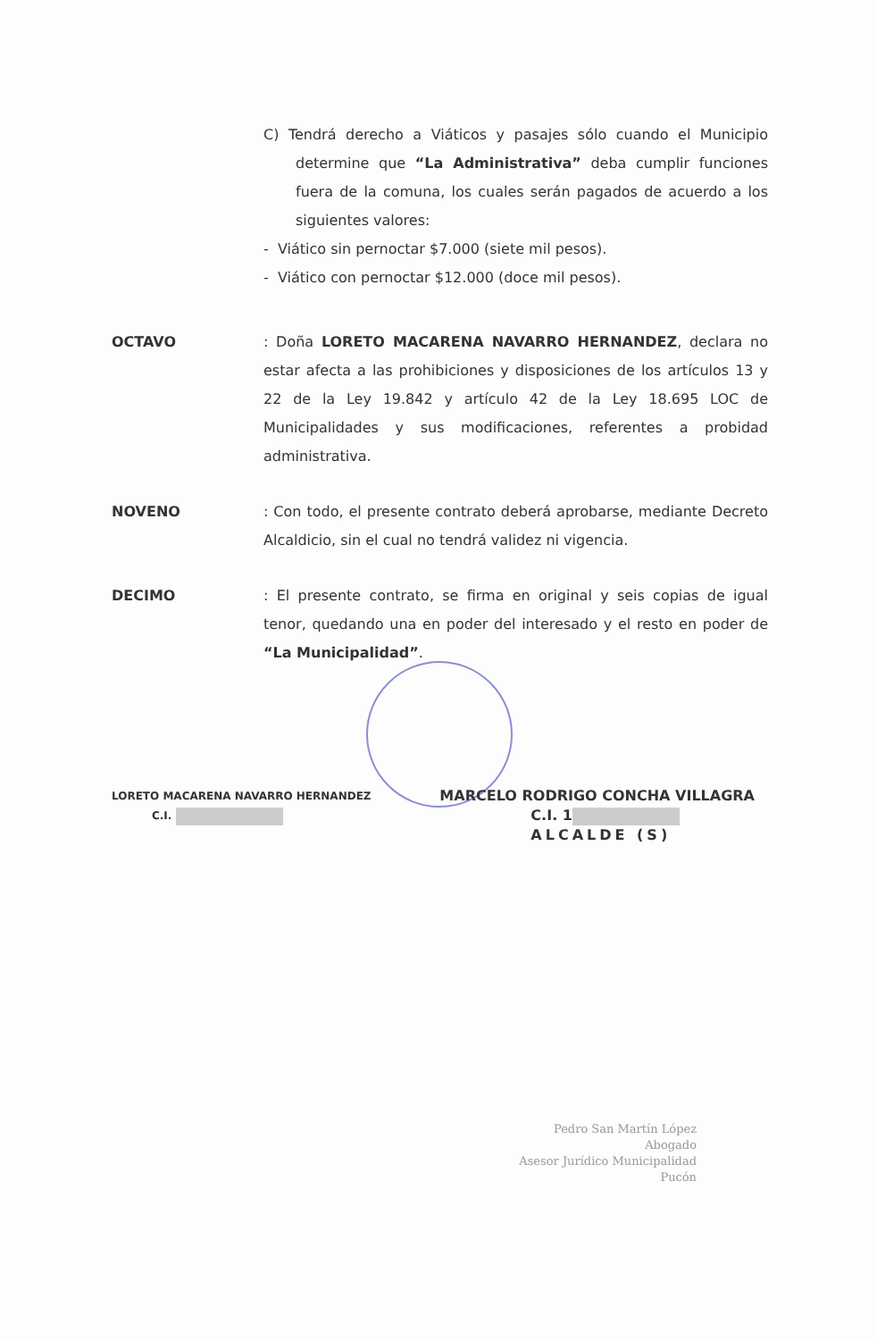C) Tendrá derecho a Viáticos y pasajes sólo cuando el Municipio determine que “La Administrativa” deba cumplir funciones fuera de la comuna, los cuales serán pagados de acuerdo a los siguientes valores:
- Viático sin pernoctar $7.000 (siete mil pesos).
- Viático con pernoctar $12.000 (doce mil pesos).
OCTAVO : Doña LORETO MACARENA NAVARRO HERNANDEZ, declara no estar afecta a las prohibiciones y disposiciones de los artículos 13 y 22 de la Ley 19.842 y artículo 42 de la Ley 18.695 LOC de Municipalidades y sus modificaciones, referentes a probidad administrativa.
NOVENO : Con todo, el presente contrato deberá aprobarse, mediante Decreto Alcaldicio, sin el cual no tendrá validez ni vigencia.
DECIMO : El presente contrato, se firma en original y seis copias de igual tenor, quedando una en poder del interesado y el resto en poder de “La Municipalidad”.
LORETO MACARENA NAVARRO HERNANDEZ
C.I.
MARCELO RODRIGO CONCHA VILLAGRA
C.I. 1
ALCALDE (S)
Pedro San Martín López
Abogado
Asesor Jurídico Municipalidad Pucón